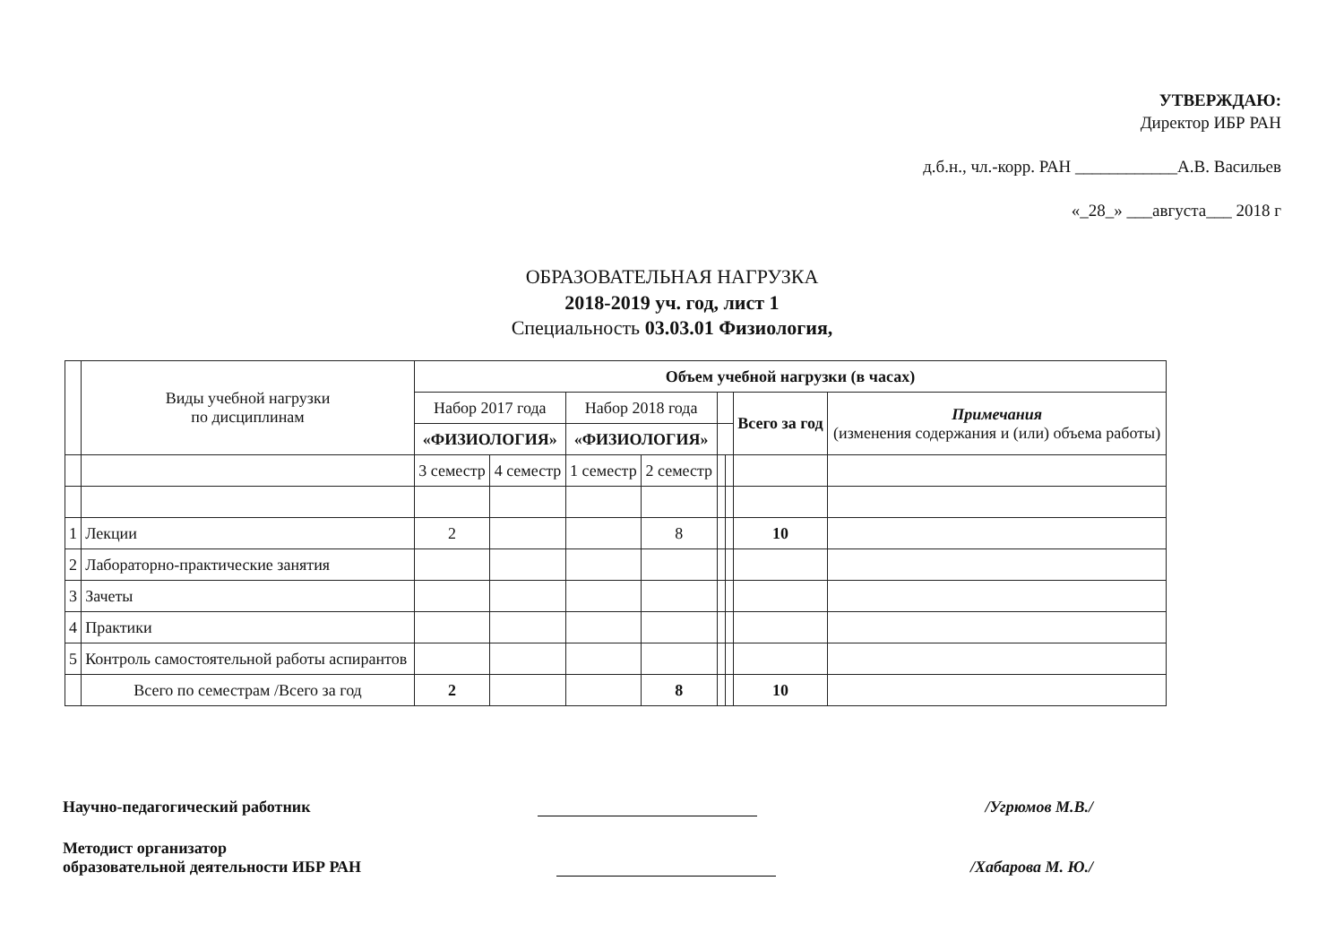УТВЕРЖДАЮ:
Директор ИБР РАН
д.б.н., чл.-корр. РАН ____________А.В. Васильев
«_28_» ___августа___ 2018 г
ОБРАЗОВАТЕЛЬНАЯ НАГРУЗКА
2018-2019 уч. год, лист 1
Специальность 03.03.01 Физиология,
| | Виды учебной нагрузки по дисциплинам | Объем учебной нагрузки (в часах) | | | | | | | |
| --- | --- | --- | --- | --- | --- | --- | --- | --- | --- |
| | | Набор 2017 года | | Набор 2018 года | | | | Всего за год | Примечания (изменения содержания и (или) объема работы) |
| | | «ФИЗИОЛОГИЯ» | | «ФИЗИОЛОГИЯ» | | | | | |
| | | 3 семестр | 4 семестр | 1 семестр | 2 семестр | | | | |
| 1 | Лекции | 2 | | | 8 | | | 10 | |
| 2 | Лабораторно-практические занятия | | | | | | | | |
| 3 | Зачеты | | | | | | | | |
| 4 | Практики | | | | | | | | |
| 5 | Контроль самостоятельной работы аспирантов | | | | | | | | |
| | Всего по семестрам /Всего за год | 2 | | | 8 | | | 10 | |
Научно-педагогический работник /Угрюмов М.В./
Методист организатор
образовательной деятельности ИБР РАН /Хабарова М. Ю./